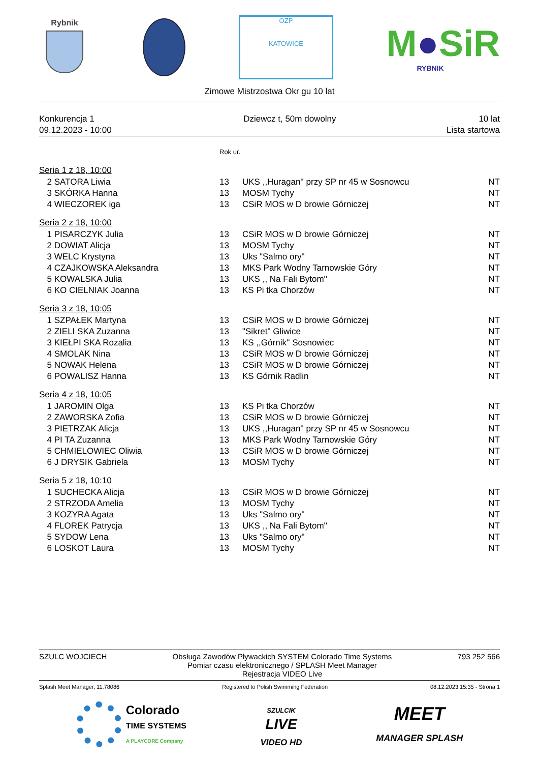Rybnik
OZP
KATOWICE
M●SiR
RYBNIK
Zimowe Mistrzostwa Okr gu 10 lat
| Konkurencja 1 | Dziewcz t, 50m dowolny | 10 lat |
| 09.12.2023 - 10:00 | | Lista startowa |
| | | Rok ur. | | |
| Seria 1 z 18, 10:00 | | | | |
| 2 | SATORA Liwia | 13 | UKS ,,Huragan'' przy SP nr 45 w Sosnowcu | NT |
| 3 | SKÓRKA Hanna | 13 | MOSM Tychy | NT |
| 4 | WIECZOREK iga | 13 | CSiR MOS w D browie Górniczej | NT |
| Seria 2 z 18, 10:00 | | | | |
| 1 | PISARCZYK Julia | 13 | CSiR MOS w D browie Górniczej | NT |
| 2 | DOWIAT Alicja | 13 | MOSM Tychy | NT |
| 3 | WELC Krystyna | 13 | Uks "Salmo ory" | NT |
| 4 | CZAJKOWSKA Aleksandra | 13 | MKS Park Wodny Tarnowskie Góry | NT |
| 5 | KOWALSKA Julia | 13 | UKS ,, Na Fali Bytom'' | NT |
| 6 | KO CIELNIAK Joanna | 13 | KS Pi tka Chorzów | NT |
| Seria 3 z 18, 10:05 | | | | |
| 1 | SZPAŁEK Martyna | 13 | CSiR MOS w D browie Górniczej | NT |
| 2 | ZIELI SKA Zuzanna | 13 | "Sikret" Gliwice | NT |
| 3 | KIEŁPI SKA Rozalia | 13 | KS ,,Górnik'' Sosnowiec | NT |
| 4 | SMOLAK Nina | 13 | CSiR MOS w D browie Górniczej | NT |
| 5 | NOWAK Helena | 13 | CSiR MOS w D browie Górniczej | NT |
| 6 | POWALISZ Hanna | 13 | KS Górnik Radlin | NT |
| Seria 4 z 18, 10:05 | | | | |
| 1 | JAROMIN Olga | 13 | KS Pi tka Chorzów | NT |
| 2 | ZAWORSKA Zofia | 13 | CSiR MOS w D browie Górniczej | NT |
| 3 | PIETRZAK Alicja | 13 | UKS ,,Huragan'' przy SP nr 45 w Sosnowcu | NT |
| 4 | PI TA Zuzanna | 13 | MKS Park Wodny Tarnowskie Góry | NT |
| 5 | CHMIELOWIEC Oliwia | 13 | CSiR MOS w D browie Górniczej | NT |
| 6 | J DRYSIK Gabriela | 13 | MOSM Tychy | NT |
| Seria 5 z 18, 10:10 | | | | |
| 1 | SUCHECKA Alicja | 13 | CSiR MOS w D browie Górniczej | NT |
| 2 | STRZODA Amelia | 13 | MOSM Tychy | NT |
| 3 | KOZYRA Agata | 13 | Uks "Salmo ory" | NT |
| 4 | FLOREK Patrycja | 13 | UKS ,, Na Fali Bytom'' | NT |
| 5 | SYDOW Lena | 13 | Uks "Salmo ory" | NT |
| 6 | LOSKOT Laura | 13 | MOSM Tychy | NT |
SZULC WOJCIECH Obsługa Zawodów Pływackich SYSTEM Colorado Time Systems
Pomiar czasu elektronicznego / SPLASH Meet Manager
Rejestracja VIDEO Live
793 252 566
Splash Meet Manager, 11.78086 Registered to Polish Swimming Federation
08.12.2023 15:35 - Strona 1
Colorado
TIME SYSTEMS
A PLAYCORE Company
SZULCIK
LIVE
VIDEO HD
MEET
MANAGER SPLASH